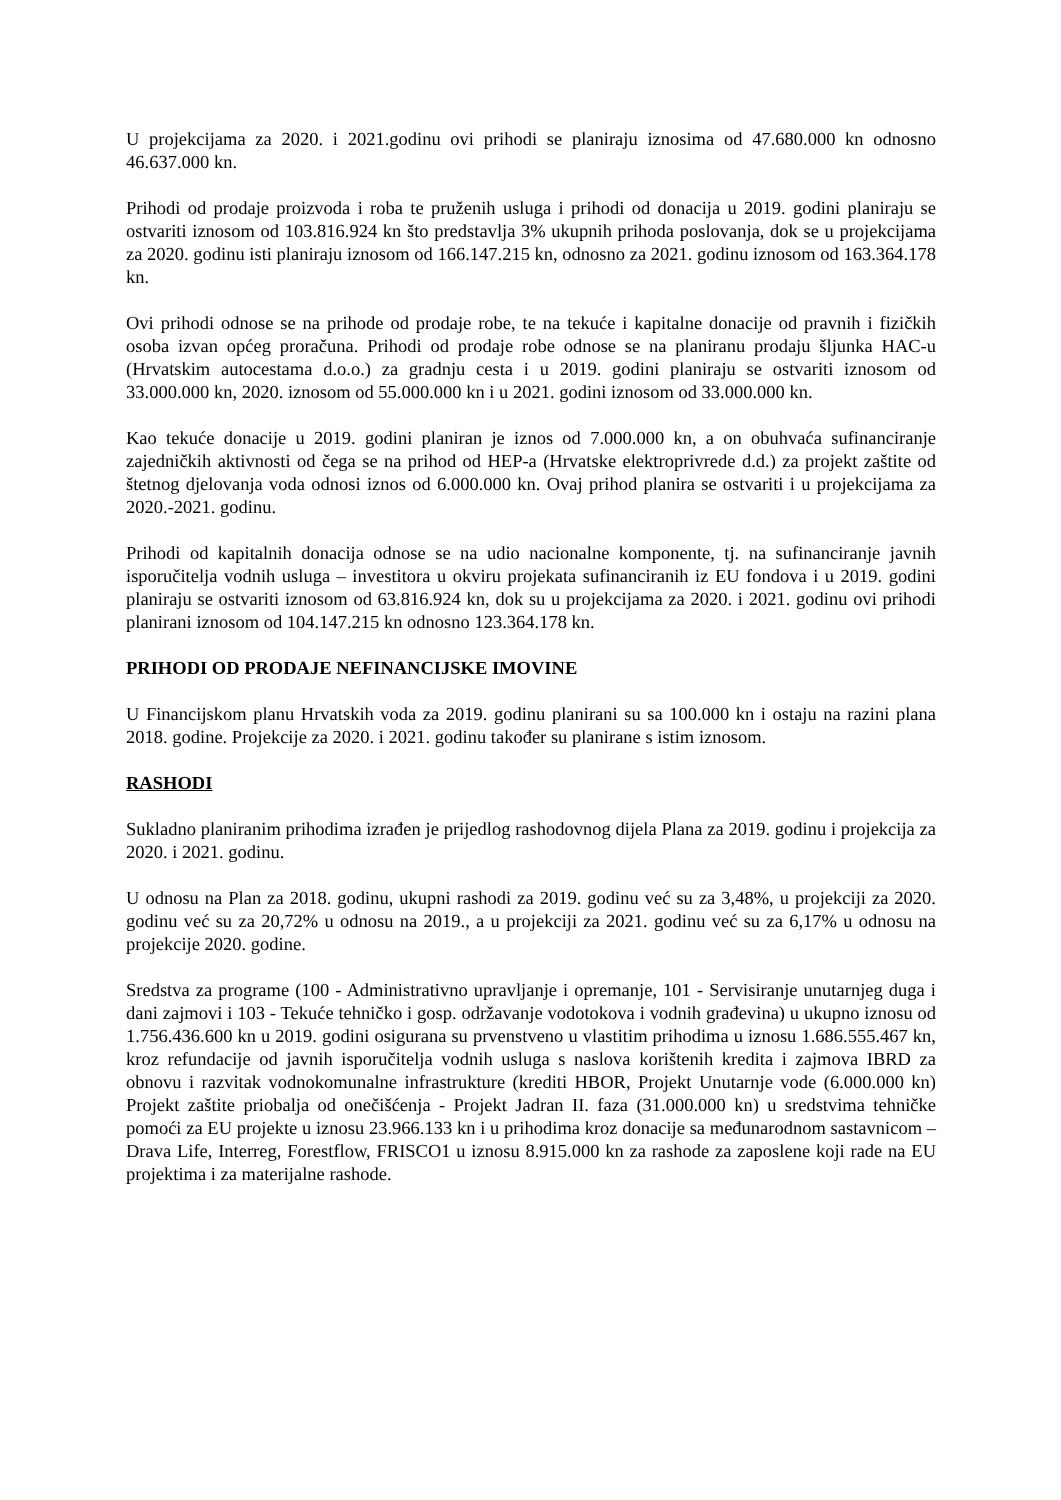U projekcijama za 2020. i 2021.godinu ovi prihodi se planiraju iznosima od 47.680.000 kn odnosno 46.637.000 kn.
Prihodi od prodaje proizvoda i roba te pruženih usluga i prihodi od donacija u 2019. godini planiraju se ostvariti iznosom od 103.816.924 kn što predstavlja 3% ukupnih prihoda poslovanja, dok se u projekcijama za 2020. godinu isti planiraju iznosom od 166.147.215 kn, odnosno za 2021. godinu iznosom od 163.364.178 kn.
Ovi prihodi odnose se na prihode od prodaje robe, te na tekuće i kapitalne donacije od pravnih i fizičkih osoba izvan općeg proračuna. Prihodi od prodaje robe odnose se na planiranu prodaju šljunka HAC-u (Hrvatskim autocestama d.o.o.) za gradnju cesta i u 2019. godini planiraju se ostvariti iznosom od 33.000.000 kn, 2020. iznosom od 55.000.000 kn i u 2021. godini iznosom od 33.000.000 kn.
Kao tekuće donacije u 2019. godini planiran je iznos od 7.000.000 kn, a on obuhvaća sufinanciranje zajedničkih aktivnosti od čega se na prihod od HEP-a (Hrvatske elektroprivrede d.d.) za projekt zaštite od štetnog djelovanja voda odnosi iznos od 6.000.000 kn. Ovaj prihod planira se ostvariti i u projekcijama za 2020.-2021. godinu.
Prihodi od kapitalnih donacija odnose se na udio nacionalne komponente, tj. na sufinanciranje javnih isporučitelja vodnih usluga – investitora u okviru projekata sufinanciranih iz EU fondova i u 2019. godini planiraju se ostvariti iznosom od 63.816.924 kn, dok su u projekcijama za 2020. i 2021. godinu ovi prihodi planirani iznosom od 104.147.215 kn odnosno 123.364.178 kn.
PRIHODI OD PRODAJE NEFINANCIJSKE IMOVINE
U Financijskom planu Hrvatskih voda za 2019. godinu planirani su sa 100.000 kn i ostaju na razini plana 2018. godine. Projekcije za 2020. i 2021. godinu također su planirane s istim iznosom.
RASHODI
Sukladno planiranim prihodima izrađen je prijedlog rashodovnog dijela Plana za 2019. godinu i projekcija za 2020. i 2021. godinu.
U odnosu na Plan za 2018. godinu, ukupni rashodi za 2019. godinu već su za 3,48%, u projekciji za 2020. godinu već su za 20,72% u odnosu na 2019., a u projekciji za 2021. godinu već su za 6,17% u odnosu na projekcije 2020. godine.
Sredstva za programe (100 - Administrativno upravljanje i opremanje, 101 - Servisiranje unutarnjeg duga i dani zajmovi i 103 - Tekuće tehničko i gosp. održavanje vodotokova i vodnih građevina) u ukupno iznosu od 1.756.436.600 kn u 2019. godini osigurana su prvenstveno u vlastitim prihodima u iznosu 1.686.555.467 kn, kroz refundacije od javnih isporučitelja vodnih usluga s naslova korištenih kredita i zajmova IBRD za obnovu i razvitak vodnokomunalne infrastrukture (krediti HBOR, Projekt Unutarnje vode (6.000.000 kn) Projekt zaštite priobalja od onečišćenja - Projekt Jadran II. faza (31.000.000 kn) u sredstvima tehničke pomoći za EU projekte u iznosu 23.966.133 kn i u prihodima kroz donacije sa međunarodnom sastavnicom – Drava Life, Interreg, Forestflow, FRISCO1 u iznosu 8.915.000 kn za rashode za zaposlene koji rade na EU projektima i za materijalne rashode.